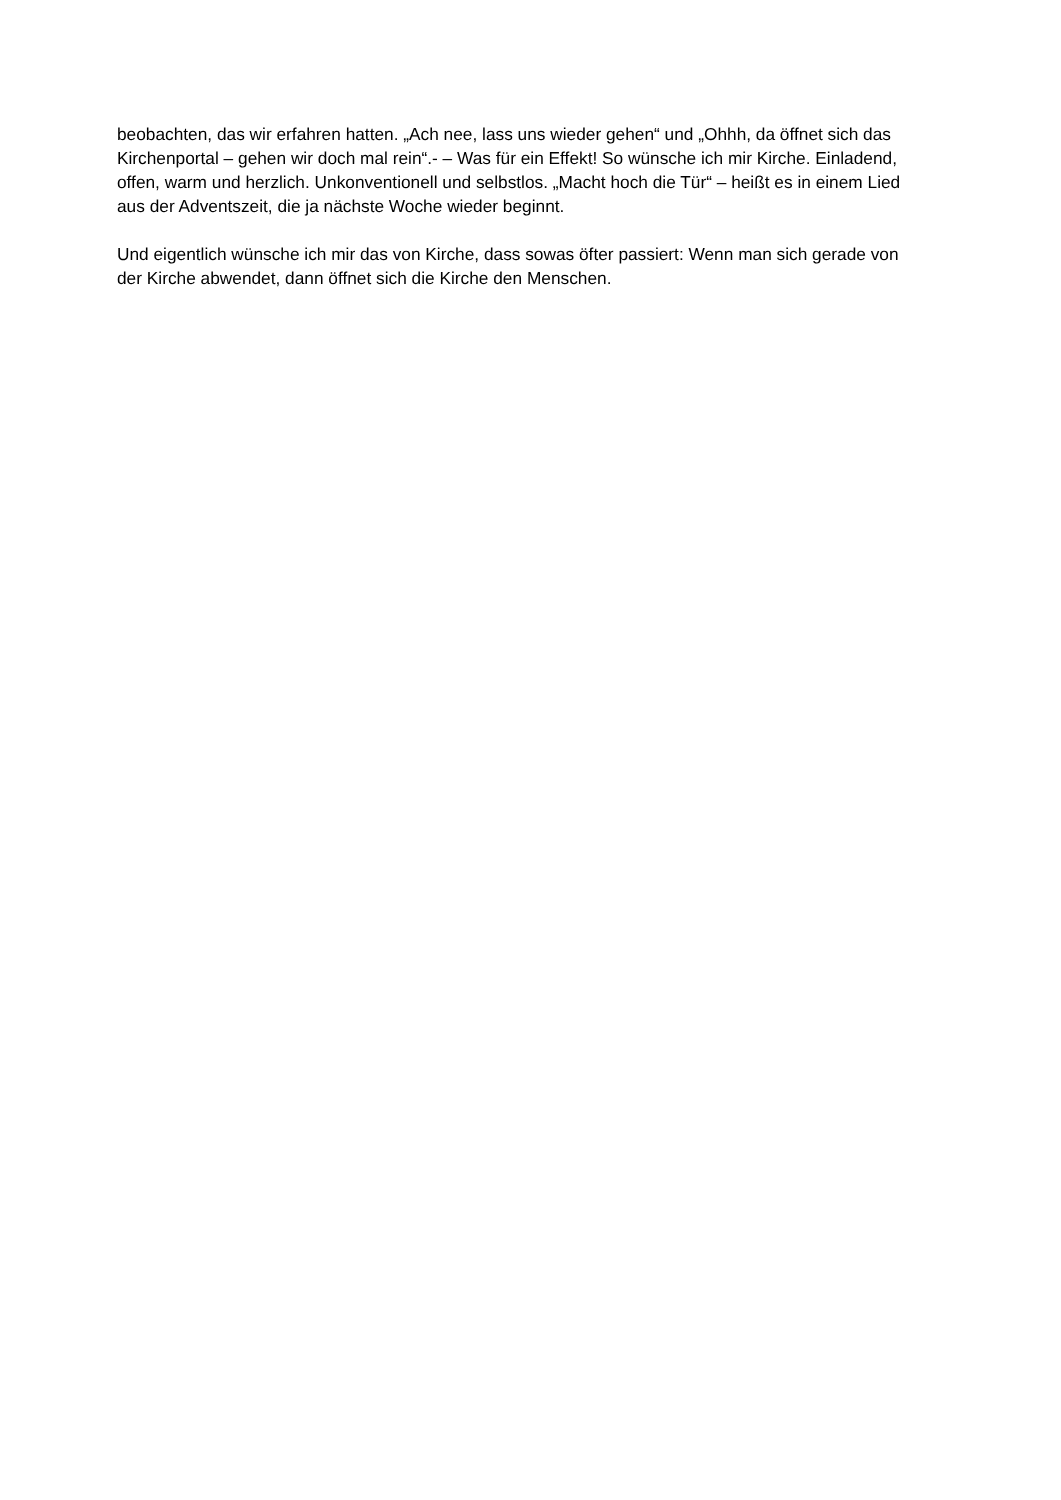beobachten, das wir erfahren hatten. „Ach nee, lass uns wieder gehen“ und „Ohhh, da öffnet sich das Kirchenportal – gehen wir doch mal rein“.- – Was für ein Effekt! So wünsche ich mir Kirche. Einladend, offen, warm und herzlich. Unkonventionell und selbstlos. „Macht hoch die Tür“ – heißt es in einem Lied aus der Adventszeit, die ja nächste Woche wieder beginnt.
Und eigentlich wünsche ich mir das von Kirche, dass sowas öfter passiert: Wenn man sich gerade von der Kirche abwendet, dann öffnet sich die Kirche den Menschen.